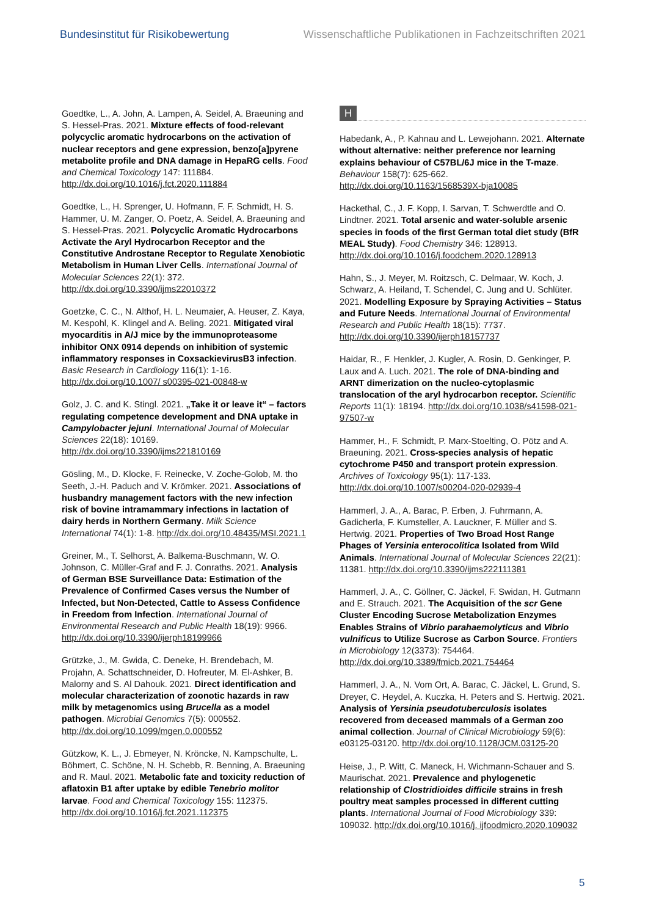Bundesinstitut für Risikobewertung Wissenschaftliche Publikationen in Fachzeitschriften 2021
Goedtke, L., A. John, A. Lampen, A. Seidel, A. Braeuning and S. Hessel-Pras. 2021. Mixture effects of food-relevant polycyclic aromatic hydrocarbons on the activation of nuclear receptors and gene expression, benzo[a]pyrene metabolite profile and DNA damage in HepaRG cells. Food and Chemical Toxicology 147: 111884. http://dx.doi.org/10.1016/j.fct.2020.111884
Goedtke, L., H. Sprenger, U. Hofmann, F. F. Schmidt, H. S. Hammer, U. M. Zanger, O. Poetz, A. Seidel, A. Braeuning and S. Hessel-Pras. 2021. Polycyclic Aromatic Hydrocarbons Activate the Aryl Hydrocarbon Receptor and the Constitutive Androstane Receptor to Regulate Xenobiotic Metabolism in Human Liver Cells. International Journal of Molecular Sciences 22(1): 372. http://dx.doi.org/10.3390/ijms22010372
Goetzke, C. C., N. Althof, H. L. Neumaier, A. Heuser, Z. Kaya, M. Kespohl, K. Klingel and A. Beling. 2021. Mitigated viral myocarditis in A/J mice by the immunoproteasome inhibitor ONX 0914 depends on inhibition of systemic inflammatory responses in CoxsackievirusB3 infection. Basic Research in Cardiology 116(1): 1-16. http://dx.doi.org/10.1007/ s00395-021-00848-w
Golz, J. C. and K. Stingl. 2021. „Take it or leave it“ – factors regulating competence development and DNA uptake in Campylobacter jejuni. International Journal of Molecular Sciences 22(18): 10169. http://dx.doi.org/10.3390/ijms221810169
Gösling, M., D. Klocke, F. Reinecke, V. Zoche-Golob, M. tho Seeth, J.-H. Paduch and V. Krömker. 2021. Associations of husbandry management factors with the new infection risk of bovine intramammary infections in lactation of dairy herds in Northern Germany. Milk Science International 74(1): 1-8. http://dx.doi.org/10.48435/MSI.2021.1
Greiner, M., T. Selhorst, A. Balkema-Buschmann, W. O. Johnson, C. Müller-Graf and F. J. Conraths. 2021. Analysis of German BSE Surveillance Data: Estimation of the Prevalence of Confirmed Cases versus the Number of Infected, but Non-Detected, Cattle to Assess Confidence in Freedom from Infection. International Journal of Environmental Research and Public Health 18(19): 9966. http://dx.doi.org/10.3390/ijerph18199966
Grützke, J., M. Gwida, C. Deneke, H. Brendebach, M. Projahn, A. Schattschneider, D. Hofreuter, M. El-Ashker, B. Malorny and S. Al Dahouk. 2021. Direct identification and molecular characterization of zoonotic hazards in raw milk by metagenomics using Brucella as a model pathogen. Microbial Genomics 7(5): 000552. http://dx.doi.org/10.1099/mgen.0.000552
Gützkow, K. L., J. Ebmeyer, N. Kröncke, N. Kampschulte, L. Böhmert, C. Schöne, N. H. Schebb, R. Benning, A. Braeuning and R. Maul. 2021. Metabolic fate and toxicity reduction of aflatoxin B1 after uptake by edible Tenebrio molitor larvae. Food and Chemical Toxicology 155: 112375. http://dx.doi.org/10.1016/j.fct.2021.112375
H
Habedank, A., P. Kahnau and L. Lewejohann. 2021. Alternate without alternative: neither preference nor learning explains behaviour of C57BL/6J mice in the T-maze. Behaviour 158(7): 625-662. http://dx.doi.org/10.1163/1568539X-bja10085
Hackethal, C., J. F. Kopp, I. Sarvan, T. Schwerdtle and O. Lindtner. 2021. Total arsenic and water-soluble arsenic species in foods of the first German total diet study (BfR MEAL Study). Food Chemistry 346: 128913. http://dx.doi.org/10.1016/j.foodchem.2020.128913
Hahn, S., J. Meyer, M. Roitzsch, C. Delmaar, W. Koch, J. Schwarz, A. Heiland, T. Schendel, C. Jung and U. Schlüter. 2021. Modelling Exposure by Spraying Activities – Status and Future Needs. International Journal of Environmental Research and Public Health 18(15): 7737. http://dx.doi.org/10.3390/ijerph18157737
Haidar, R., F. Henkler, J. Kugler, A. Rosin, D. Genkinger, P. Laux and A. Luch. 2021. The role of DNA-binding and ARNT dimerization on the nucleo-cytoplasmic translocation of the aryl hydrocarbon receptor. Scientific Reports 11(1): 18194. http://dx.doi.org/10.1038/s41598-021-97507-w
Hammer, H., F. Schmidt, P. Marx-Stoelting, O. Pötz and A. Braeuning. 2021. Cross-species analysis of hepatic cytochrome P450 and transport protein expression. Archives of Toxicology 95(1): 117-133. http://dx.doi.org/10.1007/s00204-020-02939-4
Hammerl, J. A., A. Barac, P. Erben, J. Fuhrmann, A. Gadicherla, F. Kumsteller, A. Lauckner, F. Müller and S. Hertwig. 2021. Properties of Two Broad Host Range Phages of Yersinia enterocolitica Isolated from Wild Animals. International Journal of Molecular Sciences 22(21): 11381. http://dx.doi.org/10.3390/ijms222111381
Hammerl, J. A., C. Göllner, C. Jäckel, F. Swidan, H. Gutmann and E. Strauch. 2021. The Acquisition of the scr Gene Cluster Encoding Sucrose Metabolization Enzymes Enables Strains of Vibrio parahaemolyticus and Vibrio vulnificus to Utilize Sucrose as Carbon Source. Frontiers in Microbiology 12(3373): 754464. http://dx.doi.org/10.3389/fmicb.2021.754464
Hammerl, J. A., N. Vom Ort, A. Barac, C. Jäckel, L. Grund, S. Dreyer, C. Heydel, A. Kuczka, H. Peters and S. Hertwig. 2021. Analysis of Yersinia pseudotuberculosis isolates recovered from deceased mammals of a German zoo animal collection. Journal of Clinical Microbiology 59(6): e03125-03120. http://dx.doi.org/10.1128/JCM.03125-20
Heise, J., P. Witt, C. Maneck, H. Wichmann-Schauer and S. Maurischat. 2021. Prevalence and phylogenetic relationship of Clostridioides difficile strains in fresh poultry meat samples processed in different cutting plants. International Journal of Food Microbiology 339: 109032. http://dx.doi.org/10.1016/j. ijfoodmicro.2020.109032
5